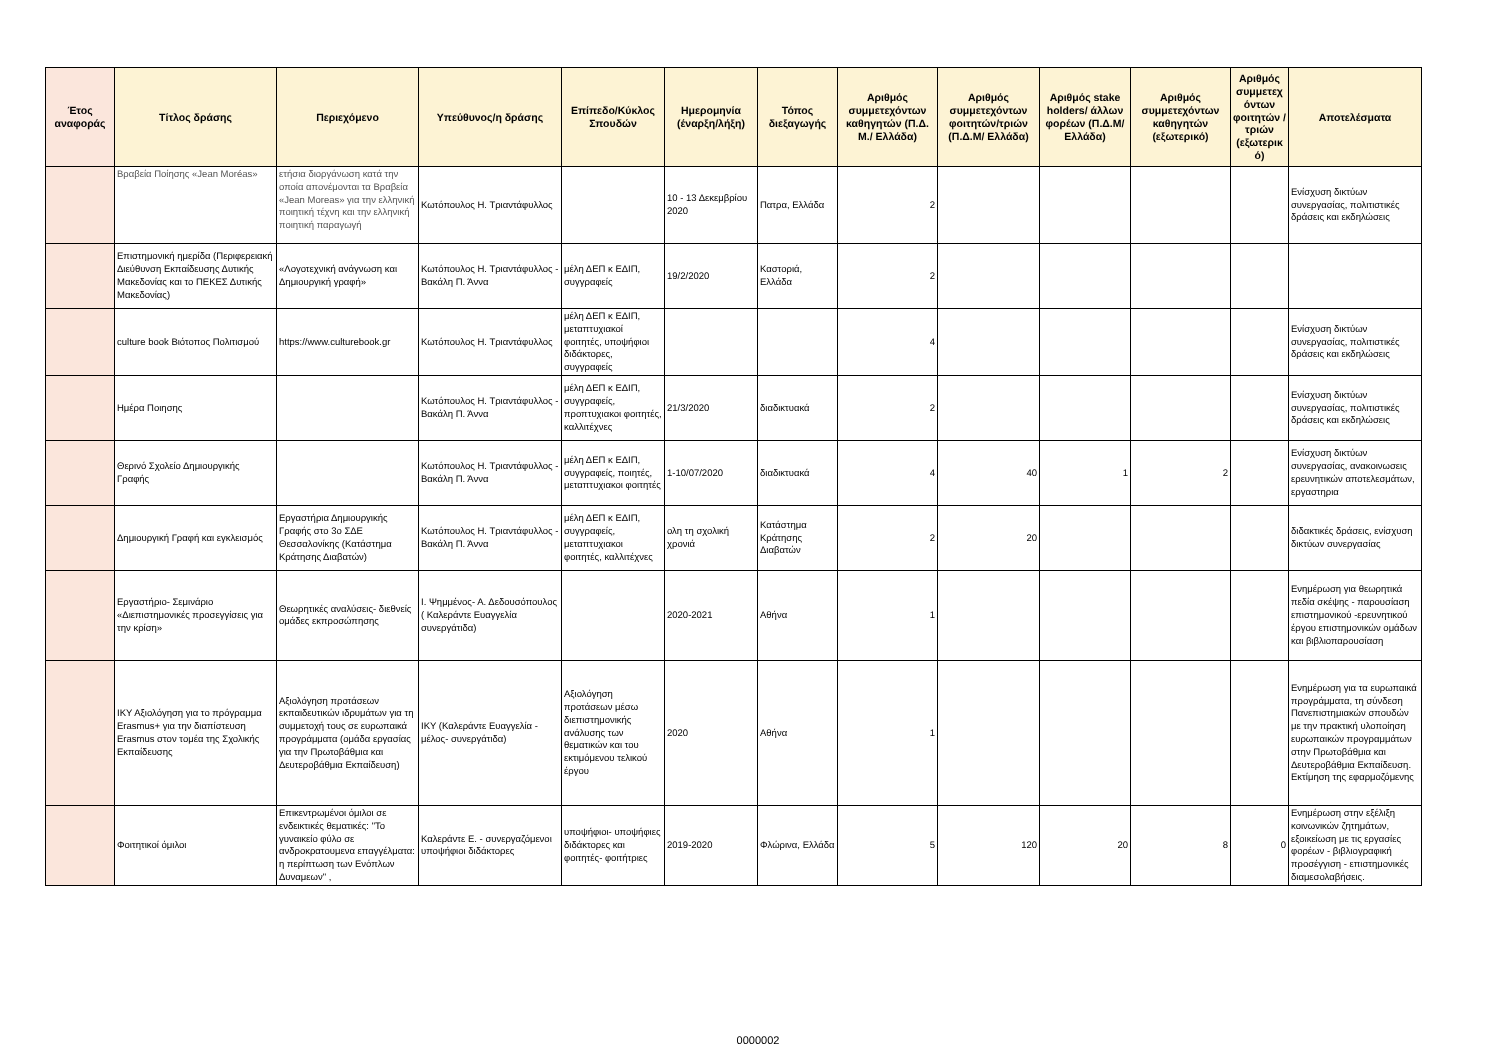| Έτος αναφοράς | Τίτλος δράσης | Περιεχόμενο | Υπεύθυνος/η δράσης | Επίπεδο/Κύκλος Σπουδών | Ημερομηνία (έναρξη/λήξη) | Τόπος διεξαγωγής | Αριθμός συμμετεχόντων καθηγητών (Π.Δ. Μ./ Ελλάδα) | Αριθμός συμμετεχόντων φοιτητών/τριών (Π.Δ.Μ/ Ελλάδα) | Αριθμός stake holders/ άλλων φορέων (Π.Δ.Μ/ Ελλάδα) | Αριθμός συμμετεχόντων καθηγητών (εξωτερικό) | Αριθμός συμμετεχ όντων φοιτητών /τριών (εξωτερικ ό) | Αποτελέσματα |
| --- | --- | --- | --- | --- | --- | --- | --- | --- | --- | --- | --- | --- |
| | Βραβεία Ποίησης «Jean Moréas» | ετήσια διοργάνωση κατά την οποία απονέμονται τα Βραβεία «Jean Moreas» για την ελληνική ποιητική τέχνη και την ελληνική ποιητική παραγωγή | Κωτόπουλος Η. Τριαντάφυλλος | | 10 - 13 Δεκεμβρίου 2020 | Πατρα, Ελλάδα | 2 | | | | | Ενίσχυση δικτύων συνεργασίας, πολιτιστικές δράσεις και εκδηλώσεις |
| | Επιστημονική ημερίδα (Περιφερειακή Διεύθυνση Εκπαίδευσης Δυτικής Μακεδονίας και το ΠΕΚΕΣ Δυτικής Μακεδονίας) | «Λογοτεχνική ανάγνωση και Δημιουργική γραφή» | Κωτόπουλος Η. Τριαντάφυλλος - Βακάλη Π. Άννα | μέλη ΔΕΠ κ ΕΔΙΠ, συγγραφείς | 19/2/2020 | Καστοριά, Ελλάδα | 2 | | | | | |
| | culture book Βιότοπος Πολιτισμού | https://www.culturebook.gr | Κωτόπουλος Η. Τριαντάφυλλος | μέλη ΔΕΠ κ ΕΔΙΠ, μεταπτυχιακοί φοιτητές, υποψήφιοι διδάκτορες, συγγραφείς | | | 4 | | | | | Ενίσχυση δικτύων συνεργασίας, πολιτιστικές δράσεις και εκδηλώσεις |
| | Ημέρα Ποιησης | | Κωτόπουλος Η. Τριαντάφυλλος - Βακάλη Π. Άννα | μέλη ΔΕΠ κ ΕΔΙΠ, συγγραφείς, προπτυχιακοι φοιτητές, καλλιτέχνες | 21/3/2020 | διαδικτυακά | 2 | | | | | Ενίσχυση δικτύων συνεργασίας, πολιτιστικές δράσεις και εκδηλώσεις |
| | Θερινό Σχολείο Δημιουργικής Γραφής | | Κωτόπουλος Η. Τριαντάφυλλος - Βακάλη Π. Άννα | μέλη ΔΕΠ κ ΕΔΙΠ, συγγραφείς, ποιητές, μεταπτυχιακοι φοιτητές | 1-10/07/2020 | διαδικτυακά | 4 | 40 | 1 | 2 | | Ενίσχυση δικτύων συνεργασίας, ανακοινωσεις ερευνητικών αποτελεσμάτων, εργαστηρια |
| | Δημιουργική Γραφή και εγκλεισμός | Εργαστήρια Δημιουργικής Γραφής στο 3ο ΣΔΕ Θεσσαλονίκης (Κατάστημα Κράτησης Διαβατών) | Κωτόπουλος Η. Τριαντάφυλλος - Βακάλη Π. Άννα | μέλη ΔΕΠ κ ΕΔΙΠ, συγγραφείς, μεταπτυχιακοι φοιτητές, καλλιτέχνες | ολη τη σχολική χρονιά | Κατάστημα Κράτησης Διαβατών | 2 | 20 | | | | διδακτικές δράσεις, ενίσχυση δικτύων συνεργασίας |
| | Εργαστήριο- Σεμινάριο «Διεπιστημονικές προσεγγίσεις για την κρίση» | Θεωρητικές αναλύσεις- διεθνείς ομάδες εκπροσώπησης | Ι. Ψημμένος- Α. Δεδουσόπουλος ( Καλεράντε Ευαγγελία συνεργάτιδα) | | 2020-2021 | Αθήνα | 1 | | | | | Ενημέρωση για θεωρητικά πεδία σκέψης - παρουσίαση επιστημονικού -ερευνητικού έργου επιστημονικών ομάδων και βιβλιοπαρουσίαση |
| | ΙΚΥ Αξιολόγηση για το πρόγραμμα Erasmus+ για την διαπίστευση Erasmus στον τομέα της Σχολικής Εκπαίδευσης | Αξιολόγηση προτάσεων εκπαιδευτικών ιδρυμάτων για τη συμμετοχή τους σε ευρωπαικά προγράμματα (ομάδα εργασίας για την Πρωτοβάθμια και Δευτεροβάθμια Εκπαίδευση) | ΙΚΥ (Καλεράντε Ευαγγελία - μέλος- συνεργάτιδα) | Αξιολόγηση προτάσεων μέσω διεπιστημονικής ανάλυσης των θεματικών και του εκτιμόμενου τελικού έργου | 2020 | Αθήνα | 1 | | | | | Ενημέρωση για τα ευρωπαικά προγράμματα, τη σύνδεση Πανεπιστημιακών σπουδών με την πρακτική υλοποίηση ευρωπαικών προγραμμάτων στην Πρωτοβάθμια και Δευτεροβάθμια Εκπαίδευση. Εκτίμηση της εφαρμοζόμενης |
| | Φοιτητικοί όμιλοι | Επικεντρωμένοι όμιλοι σε ενδεικτικές θεματικές: "Το γυναικείο φύλο σε ανδροκρατουμενα επαγγέλματα: η περίπτωση των Ενόπλων Δυναμεων" , | Καλεράντε Ε. - συνεργαζόμενοι υποψήφιοι διδάκτορες | υποψήφιοι- υποψήφιες διδάκτορες και φοιτητές- φοιτήτριες | 2019-2020 | Φλώρινα, Ελλάδα | 5 | 120 | 20 | 8 | 0 | Ενημέρωση στην εξέλιξη κοινωνικών ζητημάτων, εξοικείωση με τις εργασίες φορέων - βιβλιογραφική προσέγγιση - επιστημονικές διαμεσολαβήσεις. |
0000002